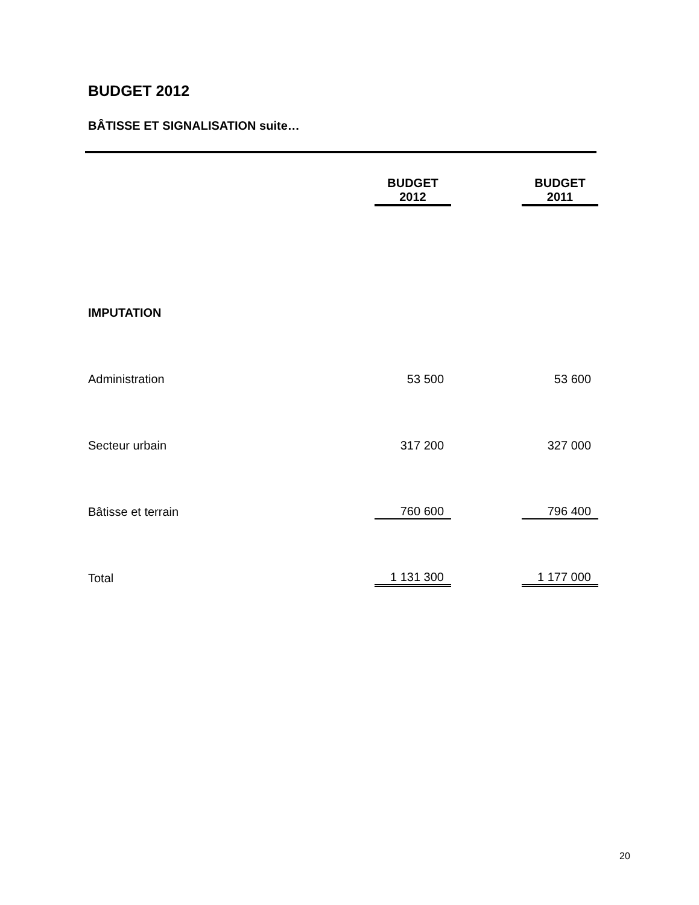BUDGET 2012
BÂTISSE ET SIGNALISATION suite…
| | BUDGET 2012 | | BUDGET 2011 |
| --- | --- | --- | --- |
| IMPUTATION | | | |
| Administration | 53 500 | | 53 600 |
| Secteur urbain | 317 200 | | 327 000 |
| Bâtisse et terrain | 760 600 | | 796 400 |
| Total | 1 131 300 | | 1 177 000 |
20